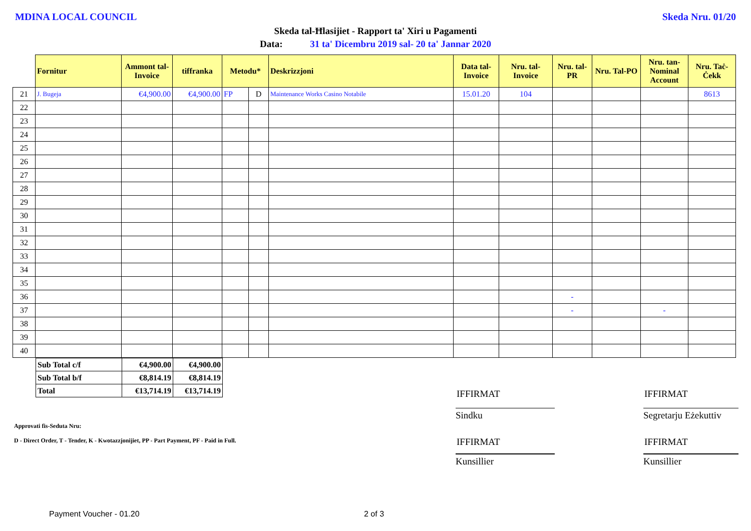MDINA LOCAL COUNCIL Skeda Nru. 01/20
Skeda tal-Ħlasijiet - Rapport ta' Xiri u Pagamenti
Data: 31 ta' Dicembru 2019 sal- 20 ta' Jannar 2020
| | Fornitur | Ammont tal-Invoice | tiffranka | Metodu* | | Deskrizzjoni | Data tal-Invoice | Nru. tal-Invoice | Nru. tal-PR | Nru. Tal-PO | Nru. tan-Nominal Account | Nru. Taċ-Ċekk |
| --- | --- | --- | --- | --- | --- | --- | --- | --- | --- | --- | --- | --- |
| 21 | J. Bugeja | €4,900.00 | €4,900.00 | FP | D | Maintenance Works Casino Notabile | 15.01.20 | 104 | | | | 8613 |
| 22 | | | | | | | | | | | | |
| 23 | | | | | | | | | | | | |
| 24 | | | | | | | | | | | | |
| 25 | | | | | | | | | | | | |
| 26 | | | | | | | | | | | | |
| 27 | | | | | | | | | | | | |
| 28 | | | | | | | | | | | | |
| 29 | | | | | | | | | | | | |
| 30 | | | | | | | | | | | | |
| 31 | | | | | | | | | | | | |
| 32 | | | | | | | | | | | | |
| 33 | | | | | | | | | | | | |
| 34 | | | | | | | | | | | | |
| 35 | | | | | | | | | | | | |
| 36 | | | | | | | | | - | | | |
| 37 | | | | | | | | | - | | - | |
| 38 | | | | | | | | | | | | |
| 39 | | | | | | | | | | | | |
| 40 | | | | | | | | | | | | |
| Sub Total c/f | €4,900.00 | €4,900.00 |
| Sub Total b/f | €8,814.19 | €8,814.19 |
| Total | €13,714.19 | €13,714.19 |
Approvati fis-Seduta Nru:
D - Direct Order, T - Tender, K - Kwotazzjonijiet, PP - Part Payment, PF - Paid in Full.
IFFIRMAT IFFIRMAT
Sindku
Segretarju Eżekuttiv
IFFIRMAT IFFIRMAT
Kunsillier Kunsillier
Payment Voucher - 01.20 2 of 3